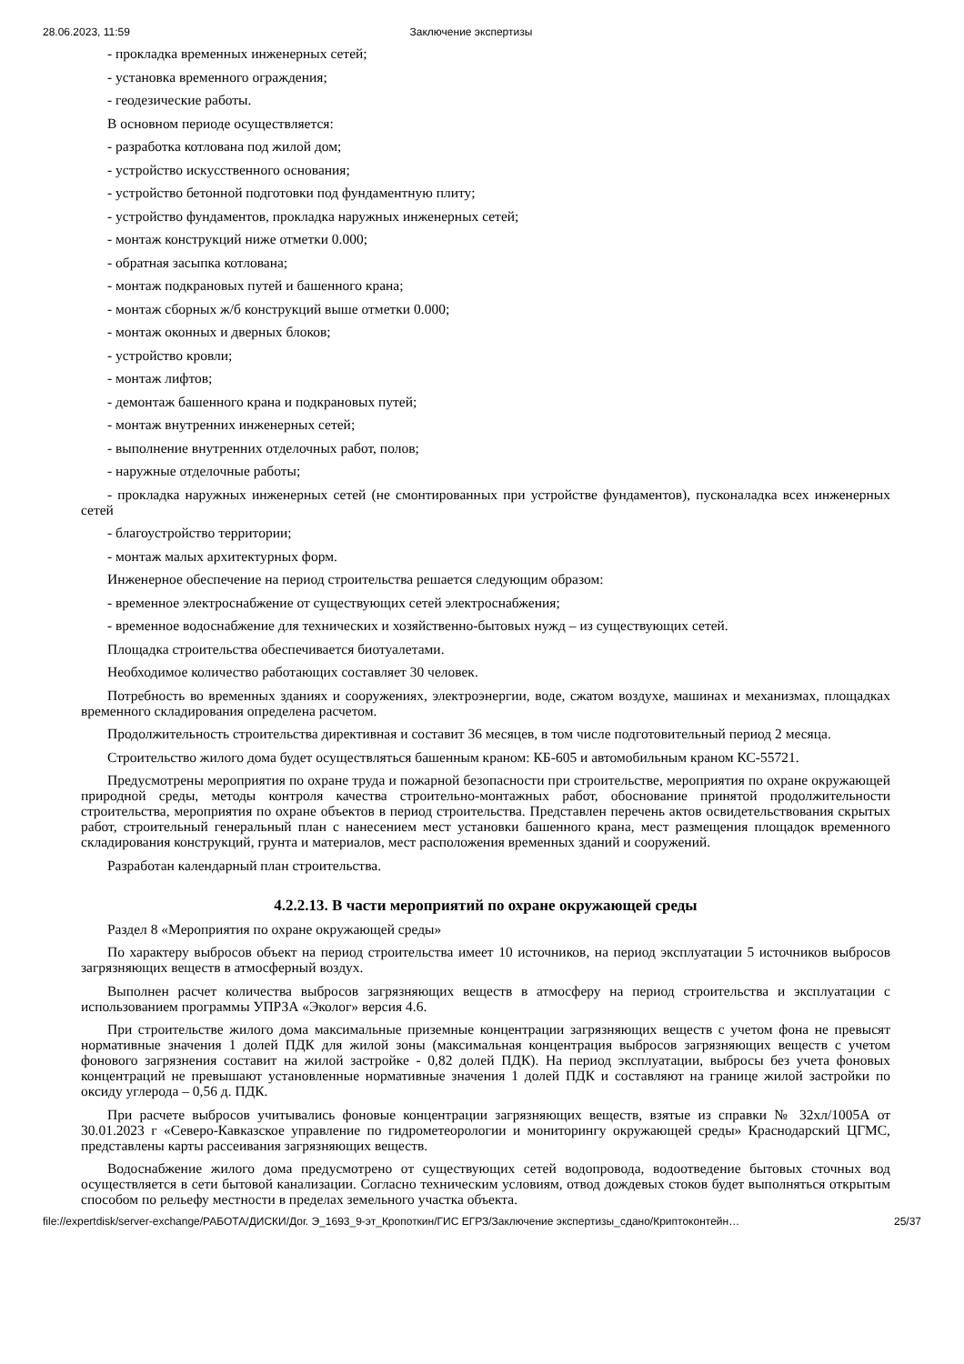28.06.2023, 11:59 Заключение экспертизы
- прокладка временных инженерных сетей;
- установка временного ограждения;
- геодезические работы.
В основном периоде осуществляется:
- разработка котлована под жилой дом;
- устройство искусственного основания;
- устройство бетонной подготовки под фундаментную плиту;
- устройство фундаментов, прокладка наружных инженерных сетей;
- монтаж конструкций ниже отметки 0.000;
- обратная засыпка котлована;
- монтаж подкрановых путей и башенного крана;
- монтаж сборных ж/б конструкций выше отметки 0.000;
- монтаж оконных и дверных блоков;
- устройство кровли;
- монтаж лифтов;
- демонтаж башенного крана и подкрановых путей;
- монтаж внутренних инженерных сетей;
- выполнение внутренних отделочных работ, полов;
- наружные отделочные работы;
- прокладка наружных инженерных сетей (не смонтированных при устройстве фундаментов), пусконаладка всех инженерных сетей
- благоустройство территории;
- монтаж малых архитектурных форм.
Инженерное обеспечение на период строительства решается следующим образом:
- временное электроснабжение от существующих сетей электроснабжения;
- временное водоснабжение для технических и хозяйственно-бытовых нужд – из существующих сетей.
Площадка строительства обеспечивается биотуалетами.
Необходимое количество работающих составляет 30 человек.
Потребность во временных зданиях и сооружениях, электроэнергии, воде, сжатом воздухе, машинах и механизмах, площадках временного складирования определена расчетом.
Продолжительность строительства директивная и составит 36 месяцев, в том числе подготовительный период 2 месяца.
Строительство жилого дома будет осуществляться башенным краном: КБ-605 и автомобильным краном КС-55721.
Предусмотрены мероприятия по охране труда и пожарной безопасности при строительстве, мероприятия по охране окружающей природной среды, методы контроля качества строительно-монтажных работ, обоснование принятой продолжительности строительства, мероприятия по охране объектов в период строительства. Представлен перечень актов освидетельствования скрытых работ, строительный генеральный план с нанесением мест установки башенного крана, мест размещения площадок временного складирования конструкций, грунта и материалов, мест расположения временных зданий и сооружений.
Разработан календарный план строительства.
4.2.2.13. В части мероприятий по охране окружающей среды
Раздел 8 «Мероприятия по охране окружающей среды»
По характеру выбросов объект на период строительства имеет 10 источников, на период эксплуатации 5 источников выбросов загрязняющих веществ в атмосферный воздух.
Выполнен расчет количества выбросов загрязняющих веществ в атмосферу на период строительства и эксплуатации с использованием программы УПРЗА «Эколог» версия 4.6.
При строительстве жилого дома максимальные приземные концентрации загрязняющих веществ с учетом фона не превысят нормативные значения 1 долей ПДК для жилой зоны (максимальная концентрация выбросов загрязняющих веществ с учетом фонового загрязнения составит на жилой застройке - 0,82 долей ПДК). На период эксплуатации, выбросы без учета фоновых концентраций не превышают установленные нормативные значения 1 долей ПДК и составляют на границе жилой застройки по оксиду углерода – 0,56 д. ПДК.
При расчете выбросов учитывались фоновые концентрации загрязняющих веществ, взятые из справки № 32хл/1005А от 30.01.2023 г «Северо-Кавказское управление по гидрометеорологии и мониторингу окружающей среды» Краснодарский ЦГМС, представлены карты рассеивания загрязняющих веществ.
Водоснабжение жилого дома предусмотрено от существующих сетей водопровода, водоотведение бытовых сточных вод осуществляется в сети бытовой канализации. Согласно техническим условиям, отвод дождевых стоков будет выполняться открытым способом по рельефу местности в пределах земельного участка объекта.
file://expertdisk/server-exchange/РАБОТА/ДИСКИ/Дог. Э_1693_9-эт_Кропоткин/ГИС ЕГРЗ/Заключение экспертизы_сдано/Криптоконтейн… 25/37